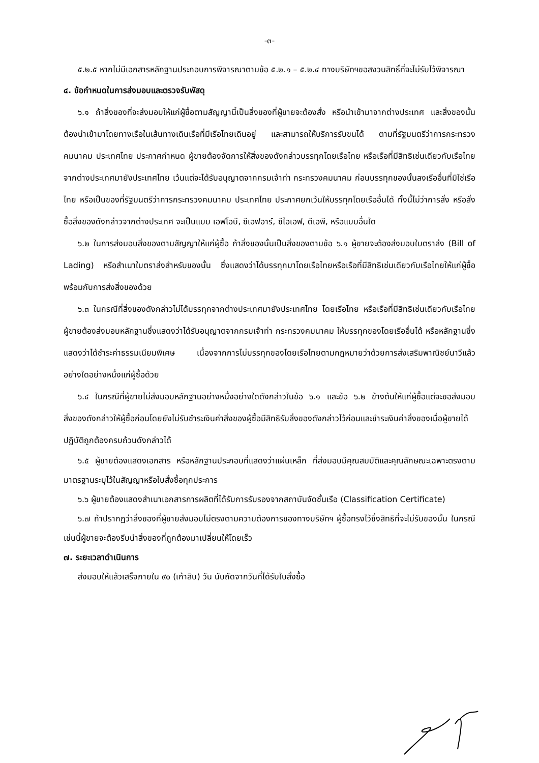-๓-
๕.๒.๕ หากไม่มีเอกสารหลักฐานประกอบการพิจารณาตามข้อ ๕.๒.๑ – ๕.๒.๔ ทางบริษัทฯขอสงวนสิทธิ์ที่จะไม่รับไว้พิจารณา
๔. ข้อกำหนดในการส่งมอบและตรวจรับพัสดุ
๖.๑ ถ้าสิ่งของที่จะส่งมอบให้แก่ผู้ซื้อตามสัญญานี้เป็นสิ่งของที่ผู้ขายจะต้องสั่ง หรือนำเข้ามาจากต่างประเทศ และสิ่งของนั้นต้องนำเข้ามาโดยทางเรือในเส้นทางเดินเรือที่มีเรือไทยเดินอยู่ และสามารถให้บริการรับขนได้ ตามที่รัฐมนตรีว่าการกระทรวงคมนาคม ประเทศไทย ประกาศกำหนด ผู้ขายต้องจัดการให้สิ่งของดังกล่าวบรรทุกโดยเรือไทย หรือเรือที่มีสิทธิเช่นเดียวกับเรือไทยจากต่างประเทศมายังประเทศไทย เว้นแต่จะได้รับอนุญาตจากกรมเจ้าท่า กระทรวงคมนาคม ก่อนบรรทุกของนั้นลงเรืออื่นที่มิใช่เรือไทย หรือเป็นของที่รัฐมนตรีว่าการกระทรวงคมนาคม ประเทศไทย ประกาศยกเว้นให้บรรทุกโดยเรืออื่นได้ ทั้งนี้ไม่ว่าการสั่ง หรือสั่งซื้อสิ่งของดังกล่าวจากต่างประเทศ จะเป็นแบบ เอฟโอบี, ซีเอฟอาร์, ซีไอเอฟ, ดีเอพี, หรือแบบอื่นใด
๖.๒ ในการส่งมอบสิ่งของตามสัญญาให้แก่ผู้ซื้อ ถ้าสิ่งของนั้นเป็นสิ่งของตามข้อ ๖.๑ ผู้ขายจะต้องส่งมอบใบตราส่ง (Bill of Lading) หรือสำเนาใบตราส่งสำหรับของนั้น ซึ่งแสดงว่าได้บรรทุกมาโดยเรือไทยหรือเรือที่มีสิทธิเช่นเดียวกับเรือไทยให้แก่ผู้ซื้อพร้อมกับการส่งสิ่งของด้วย
๖.๓ ในกรณีที่สิ่งของดังกล่าวไม่ได้บรรทุกจากต่างประเทศมายังประเทศไทย โดยเรือไทย หรือเรือที่มีสิทธิเช่นเดียวกับเรือไทย ผู้ขายต้องส่งมอบหลักฐานซึ่งแสดงว่าได้รับอนุญาตจากกรมเจ้าท่า กระทรวงคมนาคม ให้บรรทุกของโดยเรืออื่นได้ หรือหลักฐานซึ่งแสดงว่าได้ชำระค่าธรรมเนียมพิเศษ เนื่องจากการไม่บรรทุกของโดยเรือไทยตามกฎหมายว่าด้วยการส่งเสริมพาณิชย์นาวีแล้ว อย่างใดอย่างหนึ่งแก่ผู้ซื้อด้วย
๖.๔ ในกรณีที่ผู้ขายไม่ส่งมอบหลักฐานอย่างหนึ่งอย่างใดดังกล่าวในข้อ ๖.๑ และข้อ ๖.๒ ข้างต้นให้แก่ผู้ซื้อแต่จะขอส่งมอบสิ่งของดังกล่าวให้ผู้ซื้อก่อนโดยยังไม่รับชำระเงินค่าสิ่งของผู้ซื้อมีสิทธิรับสิ่งของดังกล่าวไว้ก่อนและชำระเงินค่าสิ่งของเมื่อผู้ขายได้ปฏิบัติถูกต้องครบถ้วนดังกล่าวได้
๖.๕ ผู้ขายต้องแสดงเอกสาร หรือหลักฐานประกอบที่แสดงว่าแผ่นเหล็ก ที่ส่งมอบมีคุณสมบัติและคุณลักษณะเฉพาะตรงตามมาตรฐานระบุไว้ในสัญญาหรือใบสั่งซื้อทุกประการ
๖.๖ ผู้ขายต้องแสดงสำเนาเอกสารการผลิตที่ได้รับการรับรองจากสถาบันจัดชั้นเรือ (Classification Certificate)
๖.๗ ถ้าปรากฏว่าสิ่งของที่ผู้ขายส่งมอบไม่ตรงตามความต้องการของทางบริษัทฯ ผู้ซื้อทรงไว้ซึ่งสิทธิที่จะไม่รับของนั้น ในกรณีเช่นนี้ผู้ขายจะต้องรีบนำสิ่งของที่ถูกต้องมาเปลี่ยนให้โดยเร็ว
๗. ระยะเวลาดำเนินการ
ส่งมอบให้แล้วเสร็จภายใน ๙๐ (เก้าสิบ) วัน นับถัดจากวันที่ได้รับใบสั่งซื้อ